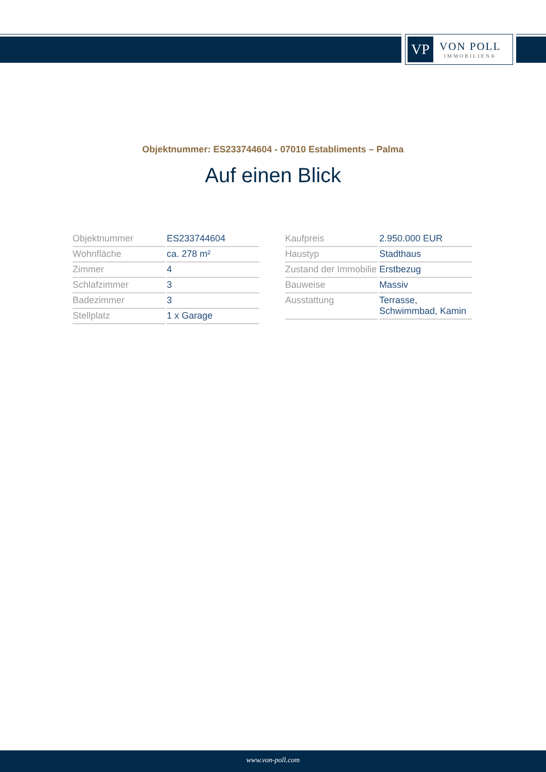VP
VON POLL
IMMOBILIEN®
Objektnummer: ES233744604 - 07010 Establiments – Palma
Auf einen Blick
| Objektnummer | ES233744604 |
| Wohnfläche | ca. 278 m² |
| Zimmer | 4 |
| Schlafzimmer | 3 |
| Badezimmer | 3 |
| Stellplatz | 1 x Garage |
| Kaufpreis | 2.950.000 EUR |
| Haustyp | Stadthaus |
| Zustand der Immobilie | Erstbezug |
| Bauweise | Massiv |
| Ausstattung | Terrasse, Schwimmbad, Kamin |
www.von-poll.com